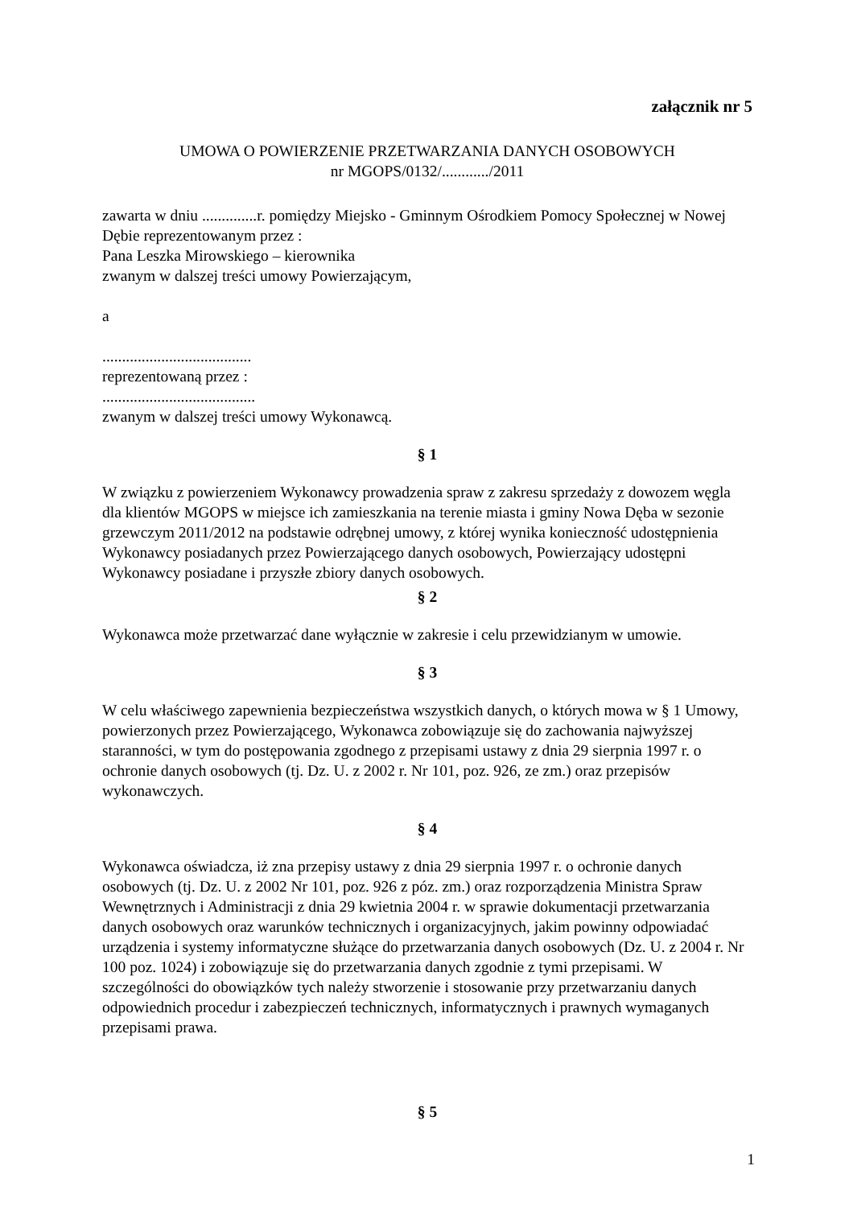załącznik nr 5
UMOWA O POWIERZENIE PRZETWARZANIA DANYCH OSOBOWYCH
nr MGOPS/0132/............/2011
zawarta w dniu ..............r. pomiędzy Miejsko - Gminnym Ośrodkiem Pomocy Społecznej w Nowej Dębie reprezentowanym przez :
Pana Leszka Mirowskiego – kierownika
zwanym w dalszej treści umowy Powierzającym,
a
......................................
reprezentowaną przez :
.......................................
zwanym w dalszej treści umowy Wykonawcą.
§ 1
W związku z powierzeniem Wykonawcy prowadzenia spraw z zakresu sprzedaży z dowozem węgla dla klientów MGOPS w miejsce ich zamieszkania na terenie miasta i gminy Nowa Dęba w sezonie grzewczym 2011/2012 na podstawie odrębnej umowy, z której wynika konieczność udostępnienia Wykonawcy posiadanych przez Powierzającego danych osobowych, Powierzający udostępni Wykonawcy posiadane i przyszłe zbiory danych osobowych.
§ 2
Wykonawca może przetwarzać dane wyłącznie w zakresie i celu przewidzianym w umowie.
§ 3
W celu właściwego zapewnienia bezpieczeństwa wszystkich danych, o których mowa w § 1 Umowy, powierzonych przez Powierzającego, Wykonawca zobowiązuje się do zachowania najwyższej staranności, w tym do postępowania zgodnego z przepisami ustawy z dnia 29 sierpnia 1997 r. o ochronie danych osobowych (tj. Dz. U. z 2002 r. Nr 101, poz. 926, ze zm.) oraz przepisów wykonawczych.
§ 4
Wykonawca oświadcza, iż zna przepisy ustawy z dnia 29 sierpnia 1997 r. o ochronie danych osobowych (tj. Dz. U. z 2002 Nr 101, poz. 926 z póz. zm.) oraz rozporządzenia Ministra Spraw Wewnętrznych i Administracji z dnia 29 kwietnia 2004 r. w sprawie dokumentacji przetwarzania danych osobowych oraz warunków technicznych i organizacyjnych, jakim powinny odpowiadać urządzenia i systemy informatyczne służące do przetwarzania danych osobowych (Dz. U. z 2004 r. Nr 100 poz. 1024) i zobowiązuje się do przetwarzania danych zgodnie z tymi przepisami. W szczególności do obowiązków tych należy stworzenie i stosowanie przy przetwarzaniu danych odpowiednich procedur i zabezpieczeń technicznych, informatycznych i prawnych wymaganych przepisami prawa.
§ 5
1